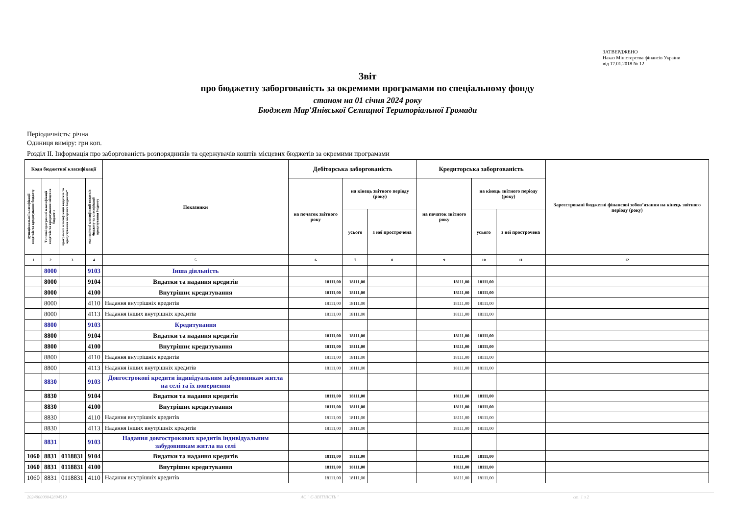ЗАТВЕРДЖЕНО
Наказ Міністерства фінансів України
від 17.01.2018 № 12
Звіт
про бюджетну заборгованість за окремими програмами по спеціальному фонду
станом на 01 січня 2024 року
Бюджет Мар'Янівської Селищної Територіальної Громади
Періодичність: річна
Одиниця виміру: грн коп.
Розділ II. Інформація про заборгованість розпорядників та одержувачів коштів місцевих бюджетів за окремими програмами
| Коди бюджетної класифікації | | | | Показники | Дебіторська заборгованість | | | Кредиторська заборгованість | | | Зареєстровані бюджетні фінансові зобов’язання на кінець звітного періоду (року) |
| --- | --- | --- | --- | --- | --- | --- | --- | --- | --- | --- | --- |
| функціональної класифікації видатків та кредитування бюджету | Типової програмної класифікації видатків та кредитування місцевих бюджетів | програмної класифікації видатків та кредитування місцевих бюджетів* | економічної класифікації видатків бюджету та класифікації кредитування бюджету | | на початок звітного року | на кінець звітного періоду (року) | | на початок звітного року | на кінець звітного періоду (року) | | |
| | | | | | | усього | з неї прострочена | | усього | з неї прострочена | |
| 1 | 2 | 3 | 4 | 5 | 6 | 7 | 8 | 9 | 10 | 11 | 12 |
| | 8000 | | 9103 | Інша діяльність | | | | | | | |
| | 8000 | | 9104 | Видатки та надання кредитів | 18111,00 | 18111,00 | | 18111,00 | 18111,00 | | |
| | 8000 | | 4100 | Внутрішнє кредитування | 18111,00 | 18111,00 | | 18111,00 | 18111,00 | | |
| | 8000 | | 4110 | Надання внутрішніх кредитів | 18111,00 | 18111,00 | | 18111,00 | 18111,00 | | |
| | 8000 | | 4113 | Надання інших внутрішніх кредитів | 18111,00 | 18111,00 | | 18111,00 | 18111,00 | | |
| | 8800 | | 9103 | Кредитування | | | | | | | |
| | 8800 | | 9104 | Видатки та надання кредитів | 18111,00 | 18111,00 | | 18111,00 | 18111,00 | | |
| | 8800 | | 4100 | Внутрішнє кредитування | 18111,00 | 18111,00 | | 18111,00 | 18111,00 | | |
| | 8800 | | 4110 | Надання внутрішніх кредитів | 18111,00 | 18111,00 | | 18111,00 | 18111,00 | | |
| | 8800 | | 4113 | Надання інших внутрішніх кредитів | 18111,00 | 18111,00 | | 18111,00 | 18111,00 | | |
| | 8830 | | 9103 | Довгострокові кредити індивідуальним забудовникам житла на селі та їх повернення | | | | | | | |
| | 8830 | | 9104 | Видатки та надання кредитів | 18111,00 | 18111,00 | | 18111,00 | 18111,00 | | |
| | 8830 | | 4100 | Внутрішнє кредитування | 18111,00 | 18111,00 | | 18111,00 | 18111,00 | | |
| | 8830 | | 4110 | Надання внутрішніх кредитів | 18111,00 | 18111,00 | | 18111,00 | 18111,00 | | |
| | 8830 | | 4113 | Надання інших внутрішніх кредитів | 18111,00 | 18111,00 | | 18111,00 | 18111,00 | | |
| | 8831 | | 9103 | Надання довгострокових кредитів індивідуальним забудовникам житла на селі | | | | | | | |
| 1060 | 8831 | 0118831 | 9104 | Видатки та надання кредитів | 18111,00 | 18111,00 | | 18111,00 | 18111,00 | | |
| 1060 | 8831 | 0118831 | 4100 | Внутрішнє кредитування | 18111,00 | 18111,00 | | 18111,00 | 18111,00 | | |
| 1060 | 8831 | 0118831 | 4110 | Надання внутрішніх кредитів | 18111,00 | 18111,00 | | 18111,00 | 18111,00 | | |
20240000004289451​9 АС " Є-ЗВІТНІСТЬ " ст. 1 з 2